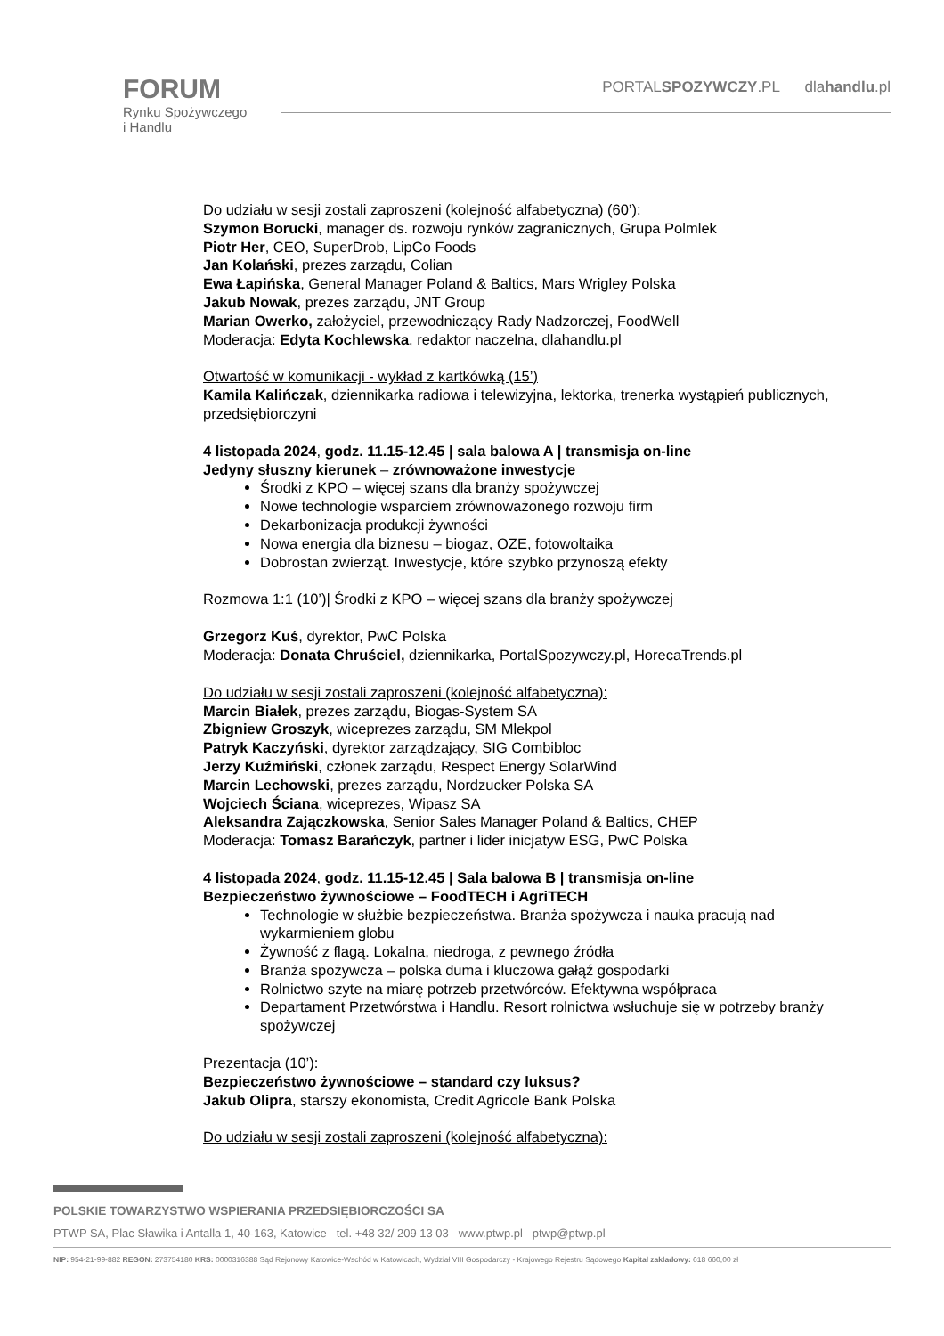FORUM
Rynku Spożywczego
i Handlu
PORTALSPOZYWCZY.PL dlahandlu.pl
Do udziału w sesji zostali zaproszeni (kolejność alfabetyczna) (60’):
Szymon Borucki, manager ds. rozwoju rynków zagranicznych, Grupa Polmlek
Piotr Her, CEO, SuperDrob, LipCo Foods
Jan Kolański, prezes zarządu, Colian
Ewa Łapińska, General Manager Poland & Baltics, Mars Wrigley Polska
Jakub Nowak, prezes zarządu, JNT Group
Marian Owerko, założyciel, przewodniczący Rady Nadzorczej, FoodWell
Moderacja: Edyta Kochlewska, redaktor naczelna, dlahandlu.pl
Otwartość w komunikacji - wykład z kartkówką (15’)
Kamila Kalińczak, dziennikarka radiowa i telewizyjna, lektorka, trenerka wystąpień publicznych, przedsiębiorczyni
4 listopada 2024, godz. 11.15-12.45 | sala balowa A | transmisja on-line
Jedyny słuszny kierunek – zrównoważone inwestycje
Środki z KPO – więcej szans dla branży spożywczej
Nowe technologie wsparciem zrównoważonego rozwoju firm
Dekarbonizacja produkcji żywności
Nowa energia dla biznesu – biogaz, OZE, fotowoltaika
Dobrostan zwierząt. Inwestycje, które szybko przynoszą efekty
Rozmowa 1:1 (10’)| Środki z KPO – więcej szans dla branży spożywczej
Grzegorz Kuś, dyrektor, PwC Polska
Moderacja: Donata Chruściel, dziennikarka, PortalSpozywczy.pl, HorecaTrends.pl
Do udziału w sesji zostali zaproszeni (kolejność alfabetyczna):
Marcin Białek, prezes zarządu, Biogas-System SA
Zbigniew Groszyk, wiceprezes zarządu, SM Mlekpol
Patryk Kaczyński, dyrektor zarządzający, SIG Combibloc
Jerzy Kuźmiński, członek zarządu, Respect Energy SolarWind
Marcin Lechowski, prezes zarządu, Nordzucker Polska SA
Wojciech Ściana, wiceprezes, Wipasz SA
Aleksandra Zajączkowska, Senior Sales Manager Poland & Baltics, CHEP
Moderacja: Tomasz Barańczyk, partner i lider inicjatyw ESG, PwC Polska
4 listopada 2024, godz. 11.15-12.45 | Sala balowa B | transmisja on-line
Bezpieczeństwo żywnościowe – FoodTECH i AgriTECH
Technologie w służbie bezpieczeństwa. Branża spożywcza i nauka pracują nad wykarmieniem globu
Żywność z flagą. Lokalna, niedroga, z pewnego źródła
Branża spożywcza – polska duma i kluczowa gałąź gospodarki
Rolnictwo szyte na miarę potrzeb przetwórców. Efektywna współpraca
Departament Przetwórstwa i Handlu. Resort rolnictwa wsłuchuje się w potrzeby branży spożywczej
Prezentacja (10’):
Bezpieczeństwo żywnościowe – standard czy luksus?
Jakub Olipra, starszy ekonomista, Credit Agricole Bank Polska
Do udziału w sesji zostali zaproszeni (kolejność alfabetyczna):
POLSKIE TOWARZYSTWO WSPIERANIA PRZEDSIĘBIORCZOŚCI SA
PTWP SA, Plac Sławika i Antalla 1, 40-163, Katowice tel. +48 32/ 209 13 03 www.ptwp.pl ptwp@ptwp.pl
NIP: 954-21-99-882 REGON: 273754180 KRS: 0000316388 Sąd Rejonowy Katowice-Wschód w Katowicach, Wydział VIII Gospodarczy - Krajowego Rejestru Sądowego Kapitał zakładowy: 618 660,00 zł